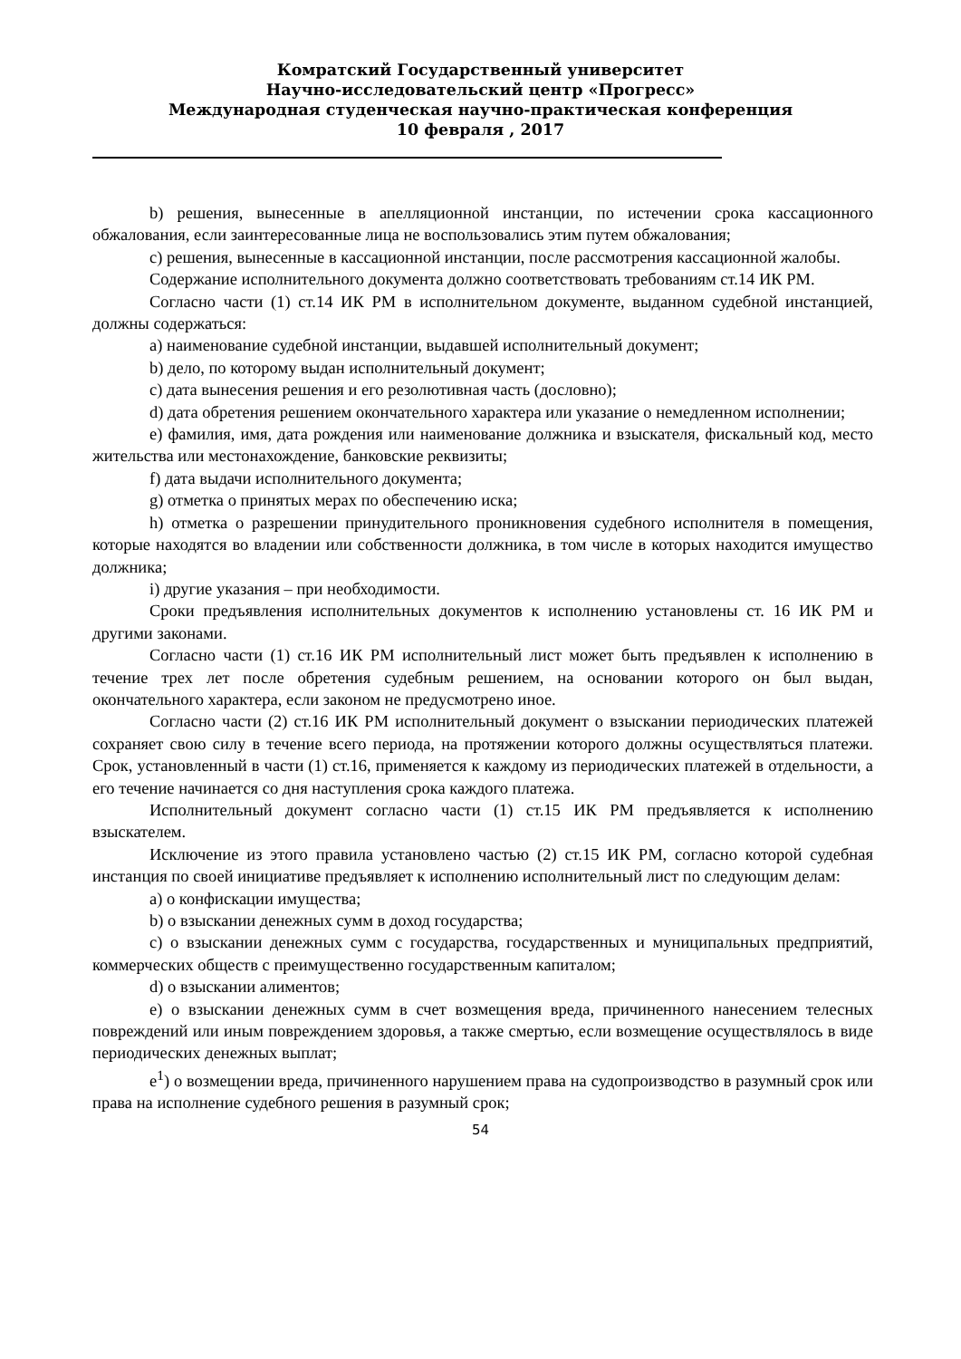Комратский Государственный университет
Научно-исследовательский центр «Прогресс»
Международная студенческая научно-практическая конференция
10 февраля , 2017
b) решения, вынесенные в апелляционной инстанции, по истечении срока кассационного обжалования, если заинтересованные лица не воспользовались этим путем обжалования;
c) решения, вынесенные в кассационной инстанции, после рассмотрения кассационной жалобы.
Содержание исполнительного документа должно соответствовать требованиям ст.14 ИК РМ.
Согласно части (1) ст.14 ИК РМ в исполнительном документе, выданном судебной инстанцией, должны содержаться:
a) наименование судебной инстанции, выдавшей исполнительный документ;
b) дело, по которому выдан исполнительный документ;
c) дата вынесения решения и его резолютивная часть (дословно);
d) дата обретения решением окончательного характера или указание о немедленном исполнении;
e) фамилия, имя, дата рождения или наименование должника и взыскателя, фискальный код, место жительства или местонахождение, банковские реквизиты;
f) дата выдачи исполнительного документа;
g) отметка о принятых мерах по обеспечению иска;
h) отметка о разрешении принудительного проникновения судебного исполнителя в помещения, которые находятся во владении или собственности должника, в том числе в которых находится имущество должника;
i) другие указания – при необходимости.
Сроки предъявления исполнительных документов к исполнению установлены ст. 16 ИК РМ и другими законами.
Согласно части (1) ст.16 ИК РМ исполнительный лист может быть предъявлен к исполнению в течение трех лет после обретения судебным решением, на основании которого он был выдан, окончательного характера, если законом не предусмотрено иное.
Согласно части (2) ст.16 ИК РМ исполнительный документ о взыскании периодических платежей сохраняет свою силу в течение всего периода, на протяжении которого должны осуществляться платежи. Срок, установленный в части (1) ст.16, применяется к каждому из периодических платежей в отдельности, а его течение начинается со дня наступления срока каждого платежа.
Исполнительный документ согласно части (1) ст.15 ИК РМ предъявляется к исполнению взыскателем.
Исключение из этого правила установлено частью (2) ст.15 ИК РМ, согласно которой судебная инстанция по своей инициативе предъявляет к исполнению исполнительный лист по следующим делам:
a) о конфискации имущества;
b) о взыскании денежных сумм в доход государства;
c) о взыскании денежных сумм с государства, государственных и муниципальных предприятий, коммерческих обществ с преимущественно государственным капиталом;
d) о взыскании алиментов;
e) о взыскании денежных сумм в счет возмещения вреда, причиненного нанесением телесных повреждений или иным повреждением здоровья, а также смертью, если возмещение осуществлялось в виде периодических денежных выплат;
e<sup>1</sup>) о возмещении вреда, причиненного нарушением права на судопроизводство в разумный срок или права на исполнение судебного решения в разумный срок;
54